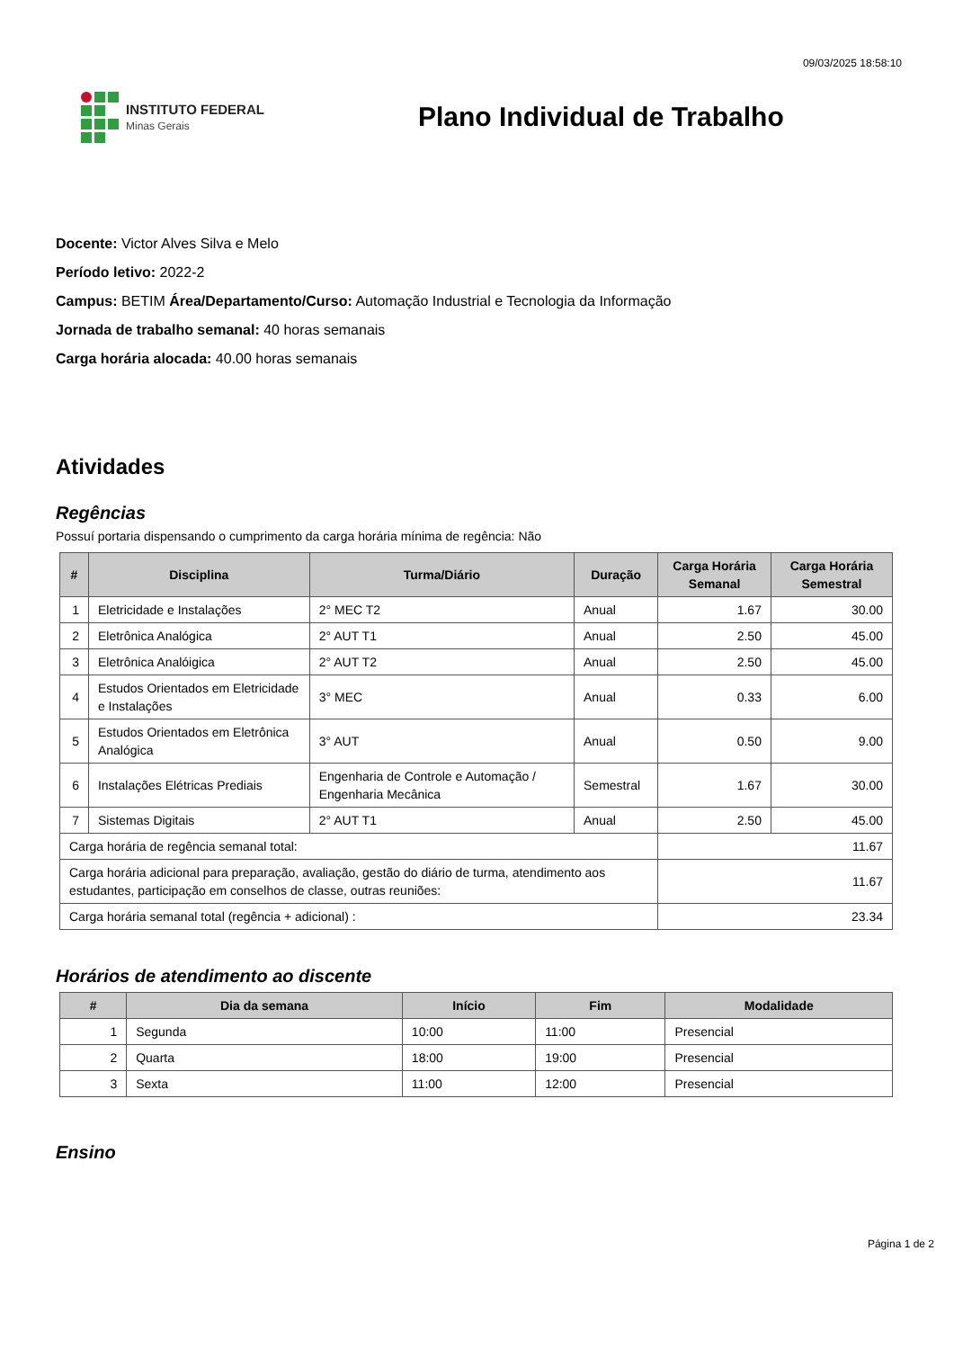09/03/2025 18:58:10
INSTITUTO FEDERAL
Minas Gerais
Plano Individual de Trabalho
Docente: Victor Alves Silva e Melo
Período letivo: 2022-2
Campus: BETIM Área/Departamento/Curso: Automação Industrial e Tecnologia da Informação
Jornada de trabalho semanal: 40 horas semanais
Carga horária alocada: 40.00 horas semanais
Atividades
Regências
Possuí portaria dispensando o cumprimento da carga horária mínima de regência: Não
| # | Disciplina | Turma/Diário | Duração | Carga Horária Semanal | Carga Horária Semestral |
| --- | --- | --- | --- | --- | --- |
| 1 | Eletricidade e Instalações | 2° MEC T2 | Anual | 1.67 | 30.00 |
| 2 | Eletrônica Analógica | 2° AUT T1 | Anual | 2.50 | 45.00 |
| 3 | Eletrônica Analóigica | 2° AUT T2 | Anual | 2.50 | 45.00 |
| 4 | Estudos Orientados em Eletricidade e Instalações | 3° MEC | Anual | 0.33 | 6.00 |
| 5 | Estudos Orientados em Eletrônica Analógica | 3° AUT | Anual | 0.50 | 9.00 |
| 6 | Instalações Elétricas Prediais | Engenharia de Controle e Automação / Engenharia Mecânica | Semestral | 1.67 | 30.00 |
| 7 | Sistemas Digitais | 2° AUT T1 | Anual | 2.50 | 45.00 |
| Carga horária de regência semanal total: | | | | 11.67 | |
| Carga horária adicional para preparação, avaliação, gestão do diário de turma, atendimento aos estudantes, participação em conselhos de classe, outras reuniões: | | | | 11.67 | |
| Carga horária semanal total (regência + adicional) : | | | | 23.34 | |
Horários de atendimento ao discente
| # | Dia da semana | Início | Fim | Modalidade |
| --- | --- | --- | --- | --- |
| 1 | Segunda | 10:00 | 11:00 | Presencial |
| 2 | Quarta | 18:00 | 19:00 | Presencial |
| 3 | Sexta | 11:00 | 12:00 | Presencial |
Ensino
Página 1 de 2